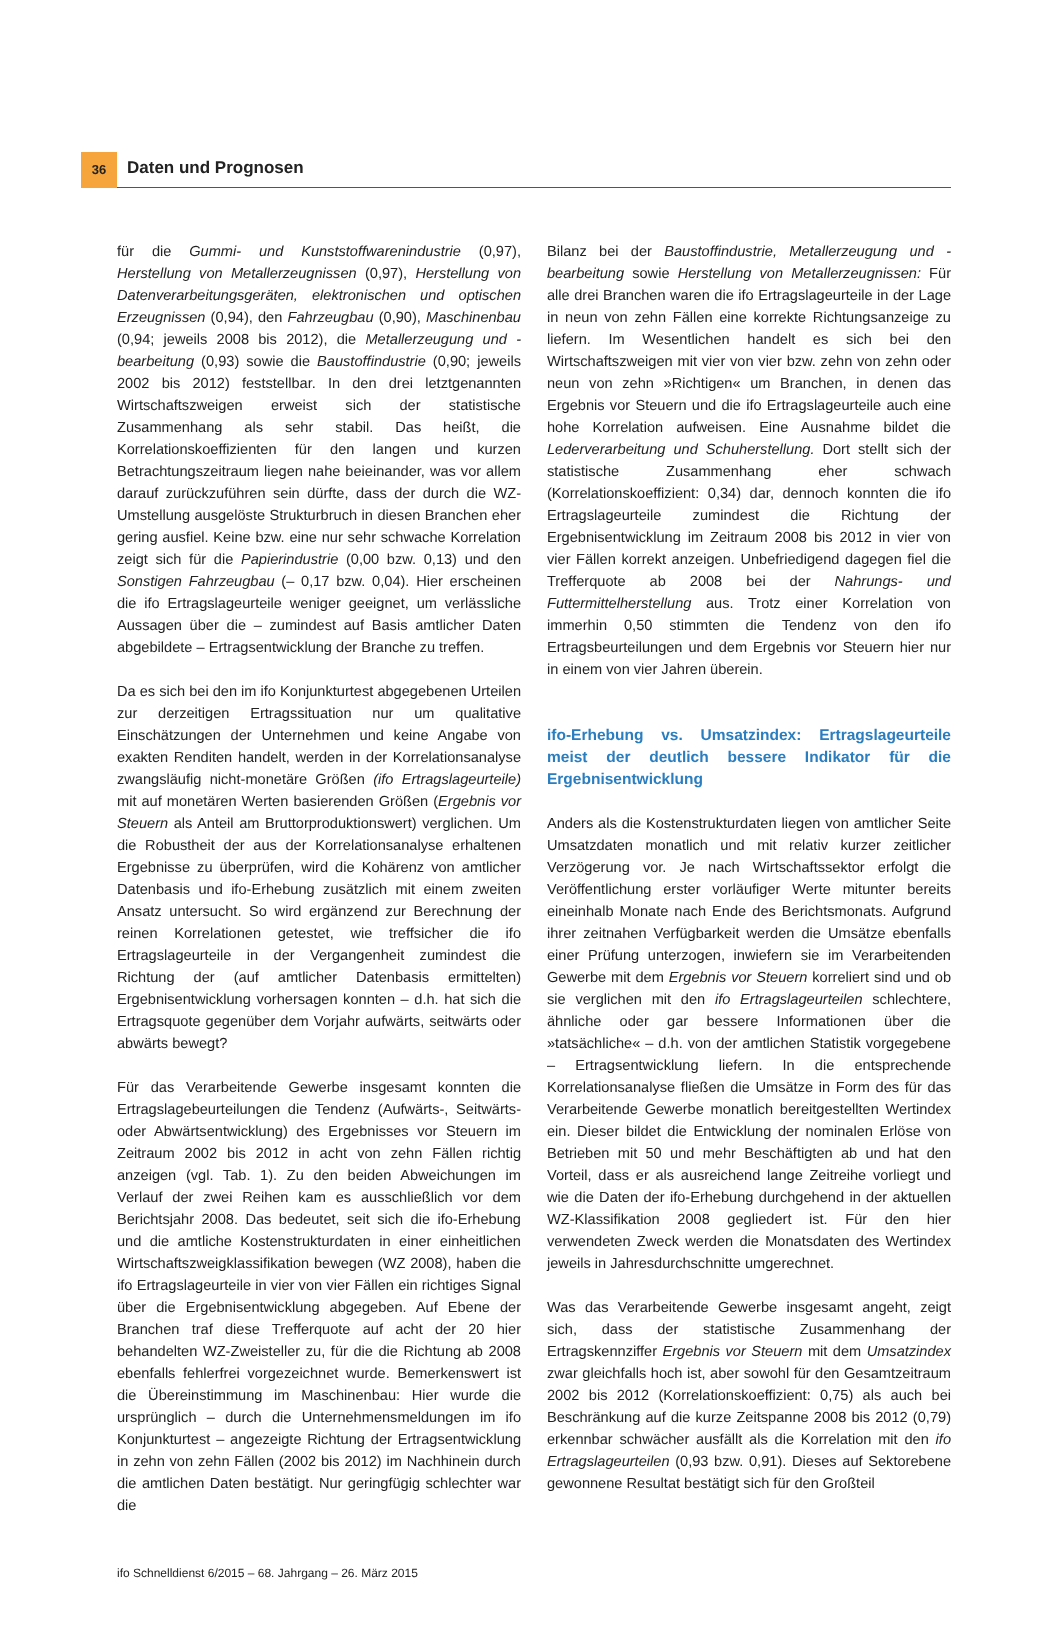36 Daten und Prognosen
für die Gummi- und Kunststoffwarenindustrie (0,97), Herstellung von Metallerzeugnissen (0,97), Herstellung von Datenverarbeitungsgeräten, elektronischen und optischen Erzeugnissen (0,94), den Fahrzeugbau (0,90), Maschinenbau (0,94; jeweils 2008 bis 2012), die Metallerzeugung und -bearbeitung (0,93) sowie die Baustoffindustrie (0,90; jeweils 2002 bis 2012) feststellbar. In den drei letztgenannten Wirtschaftszweigen erweist sich der statistische Zusammenhang als sehr stabil. Das heißt, die Korrelationskoeffizienten für den langen und kurzen Betrachtungszeitraum liegen nahe beieinander, was vor allem darauf zurückzuführen sein dürfte, dass der durch die WZ-Umstellung ausgelöste Strukturbruch in diesen Branchen eher gering ausfiel. Keine bzw. eine nur sehr schwache Korrelation zeigt sich für die Papierindustrie (0,00 bzw. 0,13) und den Sonstigen Fahrzeugbau (– 0,17 bzw. 0,04). Hier erscheinen die ifo Ertragslageurteile weniger geeignet, um verlässliche Aussagen über die – zumindest auf Basis amtlicher Daten abgebildete – Ertragsentwicklung der Branche zu treffen.
Da es sich bei den im ifo Konjunkturtest abgegebenen Urteilen zur derzeitigen Ertragssituation nur um qualitative Einschätzungen der Unternehmen und keine Angabe von exakten Renditen handelt, werden in der Korrelationsanalyse zwangsläufig nicht-monetäre Größen (ifo Ertragslageurteile) mit auf monetären Werten basierenden Größen (Ergebnis vor Steuern als Anteil am Bruttorproduktionswert) verglichen. Um die Robustheit der aus der Korrelationsanalyse erhaltenen Ergebnisse zu überprüfen, wird die Kohärenz von amtlicher Datenbasis und ifo-Erhebung zusätzlich mit einem zweiten Ansatz untersucht. So wird ergänzend zur Berechnung der reinen Korrelationen getestet, wie treffsicher die ifo Ertragslageurteile in der Vergangenheit zumindest die Richtung der (auf amtlicher Datenbasis ermittelten) Ergebnisentwicklung vorhersagen konnten – d.h. hat sich die Ertragsquote gegenüber dem Vorjahr aufwärts, seitwärts oder abwärts bewegt?
Für das Verarbeitende Gewerbe insgesamt konnten die Ertragslagebeurteilungen die Tendenz (Aufwärts-, Seitwärts- oder Abwärtsentwicklung) des Ergebnisses vor Steuern im Zeitraum 2002 bis 2012 in acht von zehn Fällen richtig anzeigen (vgl. Tab. 1). Zu den beiden Abweichungen im Verlauf der zwei Reihen kam es ausschließlich vor dem Berichtsjahr 2008. Das bedeutet, seit sich die ifo-Erhebung und die amtliche Kostenstrukturdaten in einer einheitlichen Wirtschaftszweigklassifikation bewegen (WZ 2008), haben die ifo Ertragslageurteile in vier von vier Fällen ein richtiges Signal über die Ergebnisentwicklung abgegeben. Auf Ebene der Branchen traf diese Trefferquote auf acht der 20 hier behandelten WZ-Zweisteller zu, für die die Richtung ab 2008 ebenfalls fehlerfrei vorgezeichnet wurde. Bemerkenswert ist die Übereinstimmung im Maschinenbau: Hier wurde die ursprünglich – durch die Unternehmensmeldungen im ifo Konjunkturtest – angezeigte Richtung der Ertragsentwicklung in zehn von zehn Fällen (2002 bis 2012) im Nachhinein durch die amtlichen Daten bestätigt. Nur geringfügig schlechter war die
Bilanz bei der Baustoffindustrie, Metallerzeugung und -bearbeitung sowie Herstellung von Metallerzeugnissen: Für alle drei Branchen waren die ifo Ertragslageurteile in der Lage in neun von zehn Fällen eine korrekte Richtungsanzeige zu liefern. Im Wesentlichen handelt es sich bei den Wirtschaftszweigen mit vier von vier bzw. zehn von zehn oder neun von zehn »Richtigen« um Branchen, in denen das Ergebnis vor Steuern und die ifo Ertragslageurteile auch eine hohe Korrelation aufweisen. Eine Ausnahme bildet die Lederverarbeitung und Schuherstellung. Dort stellt sich der statistische Zusammenhang eher schwach (Korrelationskoeffizient: 0,34) dar, dennoch konnten die ifo Ertragslageurteile zumindest die Richtung der Ergebnisentwicklung im Zeitraum 2008 bis 2012 in vier von vier Fällen korrekt anzeigen. Unbefriedigend dagegen fiel die Trefferquote ab 2008 bei der Nahrungs- und Futtermittelherstellung aus. Trotz einer Korrelation von immerhin 0,50 stimmten die Tendenz von den ifo Ertragsbeurteilungen und dem Ergebnis vor Steuern hier nur in einem von vier Jahren überein.
ifo-Erhebung vs. Umsatzindex: Ertragslageurteile meist der deutlich bessere Indikator für die Ergebnisentwicklung
Anders als die Kostenstrukturdaten liegen von amtlicher Seite Umsatzdaten monatlich und mit relativ kurzer zeitlicher Verzögerung vor. Je nach Wirtschaftssektor erfolgt die Veröffentlichung erster vorläufiger Werte mitunter bereits eineinhalb Monate nach Ende des Berichtsmonats. Aufgrund ihrer zeitnahen Verfügbarkeit werden die Umsätze ebenfalls einer Prüfung unterzogen, inwiefern sie im Verarbeitenden Gewerbe mit dem Ergebnis vor Steuern korreliert sind und ob sie verglichen mit den ifo Ertragslageurteilen schlechtere, ähnliche oder gar bessere Informationen über die »tatsächliche« – d.h. von der amtlichen Statistik vorgegebene – Ertragsentwicklung liefern. In die entsprechende Korrelationsanalyse fließen die Umsätze in Form des für das Verarbeitende Gewerbe monatlich bereitgestellten Wertindex ein. Dieser bildet die Entwicklung der nominalen Erlöse von Betrieben mit 50 und mehr Beschäftigten ab und hat den Vorteil, dass er als ausreichend lange Zeitreihe vorliegt und wie die Daten der ifo-Erhebung durchgehend in der aktuellen WZ-Klassifikation 2008 gegliedert ist. Für den hier verwendeten Zweck werden die Monatsdaten des Wertindex jeweils in Jahresdurchschnitte umgerechnet.
Was das Verarbeitende Gewerbe insgesamt angeht, zeigt sich, dass der statistische Zusammenhang der Ertragskennziffer Ergebnis vor Steuern mit dem Umsatzindex zwar gleichfalls hoch ist, aber sowohl für den Gesamtzeitraum 2002 bis 2012 (Korrelationskoeffizient: 0,75) als auch bei Beschränkung auf die kurze Zeitspanne 2008 bis 2012 (0,79) erkennbar schwächer ausfällt als die Korrelation mit den ifo Ertragslageurteilen (0,93 bzw. 0,91). Dieses auf Sektorebene gewonnene Resultat bestätigt sich für den Großteil
ifo Schnelldienst 6/2015 – 68. Jahrgang – 26. März 2015